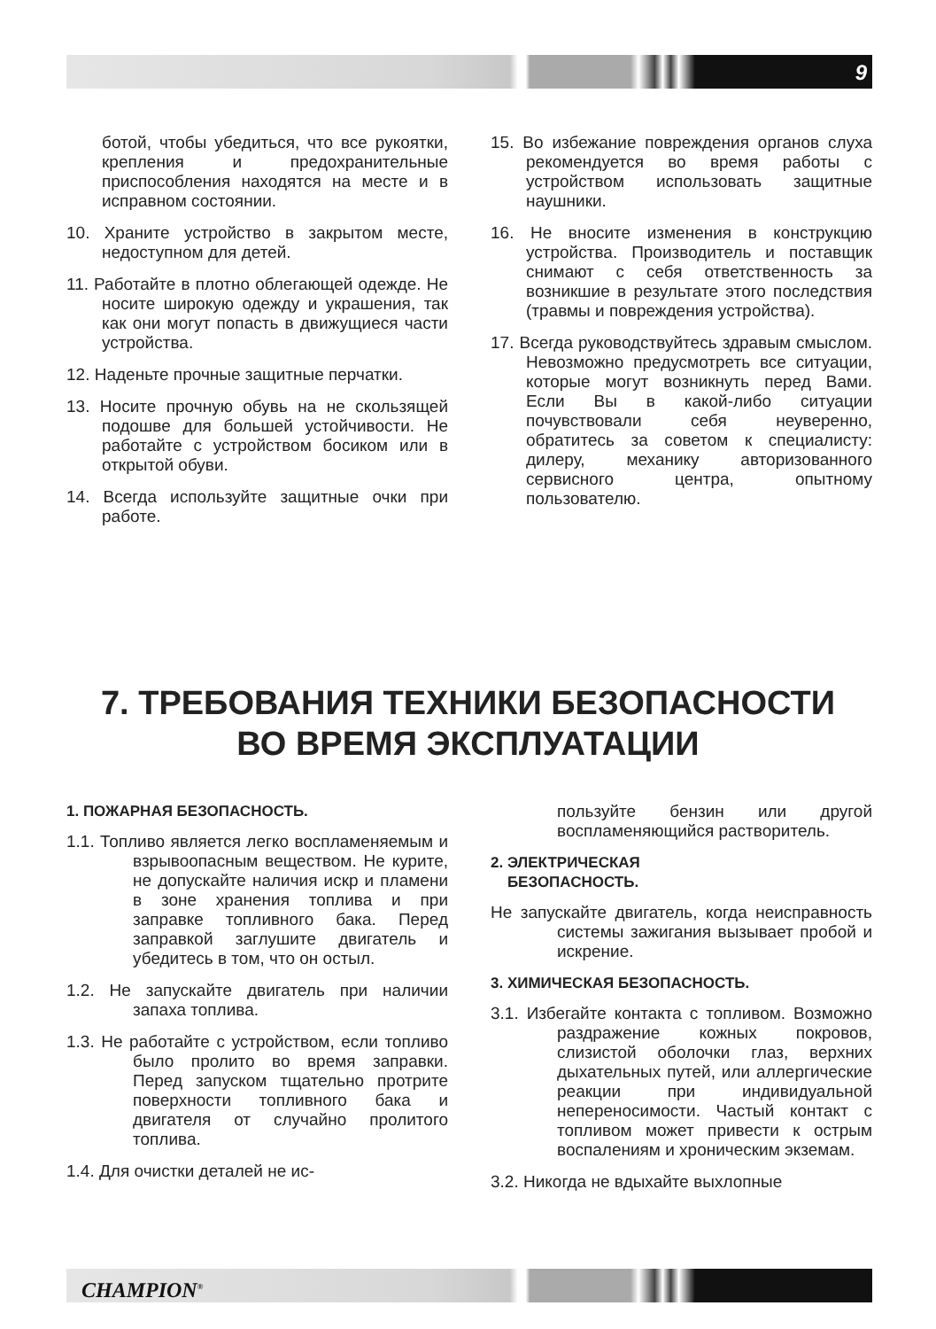9
ботой, чтобы убедиться, что все рукоятки, крепления и предохранительные приспособления находятся на месте и в исправном состоянии.
10. Храните устройство в закрытом месте, недоступном для детей.
11. Работайте в плотно облегающей одежде. Не носите широкую одежду и украшения, так как они могут попасть в движущиеся части устройства.
12. Наденьте прочные защитные перчатки.
13. Носите прочную обувь на не скользящей подошве для большей устойчивости. Не работайте с устройством босиком или в открытой обуви.
14. Всегда используйте защитные очки при работе.
15. Во избежание повреждения органов слуха рекомендуется во время работы с устройством использовать защитные наушники.
16. Не вносите изменения в конструкцию устройства. Производитель и поставщик снимают с себя ответственность за возникшие в результате этого последствия (травмы и повреждения устройства).
17. Всегда руководствуйтесь здравым смыслом. Невозможно предусмотреть все ситуации, которые могут возникнуть перед Вами. Если Вы в какой-либо ситуации почувствовали себя неуверенно, обратитесь за советом к специалисту: дилеру, механику авторизованного сервисного центра, опытному пользователю.
7. ТРЕБОВАНИЯ ТЕХНИКИ БЕЗОПАСНОСТИ
ВО ВРЕМЯ ЭКСПЛУАТАЦИИ
1. ПОЖАРНАЯ БЕЗОПАСНОСТЬ.
1.1. Топливо является легко воспламеняемым и взрывоопасным веществом. Не курите, не допускайте наличия искр и пламени в зоне хранения топлива и при заправке топливного бака. Перед заправкой заглушите двигатель и убедитесь в том, что он остыл.
1.2. Не запускайте двигатель при наличии запаха топлива.
1.3. Не работайте с устройством, если топливо было пролито во время заправки. Перед запуском тщательно протрите поверхности топливного бака и двигателя от случайно пролитого топлива.
1.4. Для очистки деталей не ис-
пользуйте бензин или другой воспламеняющийся растворитель.
2. ЭЛЕКТРИЧЕСКАЯ
БЕЗОПАСНОСТЬ.
Не запускайте двигатель, когда неисправность системы зажигания вызывает пробой и искрение.
3. ХИМИЧЕСКАЯ БЕЗОПАСНОСТЬ.
3.1. Избегайте контакта с топливом. Возможно раздражение кожных покровов, слизистой оболочки глаз, верхних дыхательных путей, или аллергические реакции при индивидуальной непереносимости. Частый контакт с топливом может привести к острым воспалениям и хроническим экземам.
3.2. Никогда не вдыхайте выхлопные
CHAMPION<sup>®</sup>